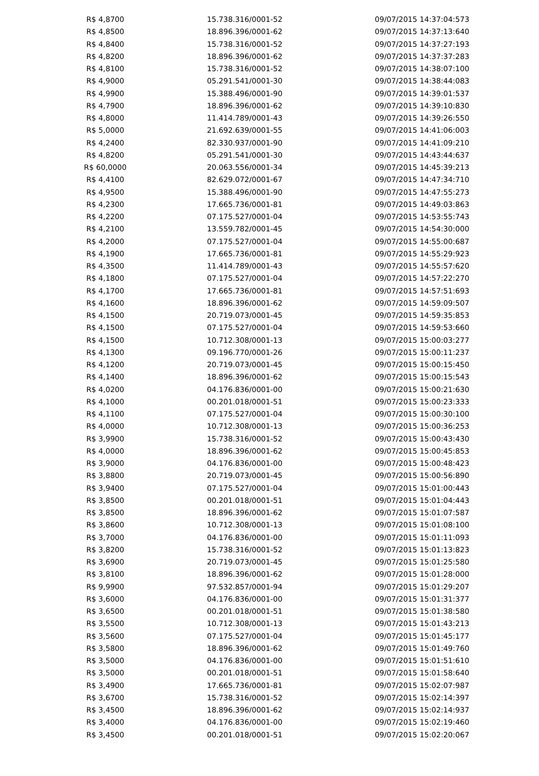| R$ 4,8700 | 15.738.316/0001-52 | 09/07/2015 14:37:04:573 |
| R$ 4,8500 | 18.896.396/0001-62 | 09/07/2015 14:37:13:640 |
| R$ 4,8400 | 15.738.316/0001-52 | 09/07/2015 14:37:27:193 |
| R$ 4,8200 | 18.896.396/0001-62 | 09/07/2015 14:37:37:283 |
| R$ 4,8100 | 15.738.316/0001-52 | 09/07/2015 14:38:07:100 |
| R$ 4,9000 | 05.291.541/0001-30 | 09/07/2015 14:38:44:083 |
| R$ 4,9900 | 15.388.496/0001-90 | 09/07/2015 14:39:01:537 |
| R$ 4,7900 | 18.896.396/0001-62 | 09/07/2015 14:39:10:830 |
| R$ 4,8000 | 11.414.789/0001-43 | 09/07/2015 14:39:26:550 |
| R$ 5,0000 | 21.692.639/0001-55 | 09/07/2015 14:41:06:003 |
| R$ 4,2400 | 82.330.937/0001-90 | 09/07/2015 14:41:09:210 |
| R$ 4,8200 | 05.291.541/0001-30 | 09/07/2015 14:43:44:637 |
| R$ 60,0000 | 20.063.556/0001-34 | 09/07/2015 14:45:39:213 |
| R$ 4,4100 | 82.629.072/0001-67 | 09/07/2015 14:47:34:710 |
| R$ 4,9500 | 15.388.496/0001-90 | 09/07/2015 14:47:55:273 |
| R$ 4,2300 | 17.665.736/0001-81 | 09/07/2015 14:49:03:863 |
| R$ 4,2200 | 07.175.527/0001-04 | 09/07/2015 14:53:55:743 |
| R$ 4,2100 | 13.559.782/0001-45 | 09/07/2015 14:54:30:000 |
| R$ 4,2000 | 07.175.527/0001-04 | 09/07/2015 14:55:00:687 |
| R$ 4,1900 | 17.665.736/0001-81 | 09/07/2015 14:55:29:923 |
| R$ 4,3500 | 11.414.789/0001-43 | 09/07/2015 14:55:57:620 |
| R$ 4,1800 | 07.175.527/0001-04 | 09/07/2015 14:57:22:270 |
| R$ 4,1700 | 17.665.736/0001-81 | 09/07/2015 14:57:51:693 |
| R$ 4,1600 | 18.896.396/0001-62 | 09/07/2015 14:59:09:507 |
| R$ 4,1500 | 20.719.073/0001-45 | 09/07/2015 14:59:35:853 |
| R$ 4,1500 | 07.175.527/0001-04 | 09/07/2015 14:59:53:660 |
| R$ 4,1500 | 10.712.308/0001-13 | 09/07/2015 15:00:03:277 |
| R$ 4,1300 | 09.196.770/0001-26 | 09/07/2015 15:00:11:237 |
| R$ 4,1200 | 20.719.073/0001-45 | 09/07/2015 15:00:15:450 |
| R$ 4,1400 | 18.896.396/0001-62 | 09/07/2015 15:00:15:543 |
| R$ 4,0200 | 04.176.836/0001-00 | 09/07/2015 15:00:21:630 |
| R$ 4,1000 | 00.201.018/0001-51 | 09/07/2015 15:00:23:333 |
| R$ 4,1100 | 07.175.527/0001-04 | 09/07/2015 15:00:30:100 |
| R$ 4,0000 | 10.712.308/0001-13 | 09/07/2015 15:00:36:253 |
| R$ 3,9900 | 15.738.316/0001-52 | 09/07/2015 15:00:43:430 |
| R$ 4,0000 | 18.896.396/0001-62 | 09/07/2015 15:00:45:853 |
| R$ 3,9000 | 04.176.836/0001-00 | 09/07/2015 15:00:48:423 |
| R$ 3,8800 | 20.719.073/0001-45 | 09/07/2015 15:00:56:890 |
| R$ 3,9400 | 07.175.527/0001-04 | 09/07/2015 15:01:00:443 |
| R$ 3,8500 | 00.201.018/0001-51 | 09/07/2015 15:01:04:443 |
| R$ 3,8500 | 18.896.396/0001-62 | 09/07/2015 15:01:07:587 |
| R$ 3,8600 | 10.712.308/0001-13 | 09/07/2015 15:01:08:100 |
| R$ 3,7000 | 04.176.836/0001-00 | 09/07/2015 15:01:11:093 |
| R$ 3,8200 | 15.738.316/0001-52 | 09/07/2015 15:01:13:823 |
| R$ 3,6900 | 20.719.073/0001-45 | 09/07/2015 15:01:25:580 |
| R$ 3,8100 | 18.896.396/0001-62 | 09/07/2015 15:01:28:000 |
| R$ 9,9900 | 97.532.857/0001-94 | 09/07/2015 15:01:29:207 |
| R$ 3,6000 | 04.176.836/0001-00 | 09/07/2015 15:01:31:377 |
| R$ 3,6500 | 00.201.018/0001-51 | 09/07/2015 15:01:38:580 |
| R$ 3,5500 | 10.712.308/0001-13 | 09/07/2015 15:01:43:213 |
| R$ 3,5600 | 07.175.527/0001-04 | 09/07/2015 15:01:45:177 |
| R$ 3,5800 | 18.896.396/0001-62 | 09/07/2015 15:01:49:760 |
| R$ 3,5000 | 04.176.836/0001-00 | 09/07/2015 15:01:51:610 |
| R$ 3,5000 | 00.201.018/0001-51 | 09/07/2015 15:01:58:640 |
| R$ 3,4900 | 17.665.736/0001-81 | 09/07/2015 15:02:07:987 |
| R$ 3,6700 | 15.738.316/0001-52 | 09/07/2015 15:02:14:397 |
| R$ 3,4500 | 18.896.396/0001-62 | 09/07/2015 15:02:14:937 |
| R$ 3,4000 | 04.176.836/0001-00 | 09/07/2015 15:02:19:460 |
| R$ 3,4500 | 00.201.018/0001-51 | 09/07/2015 15:02:20:067 |